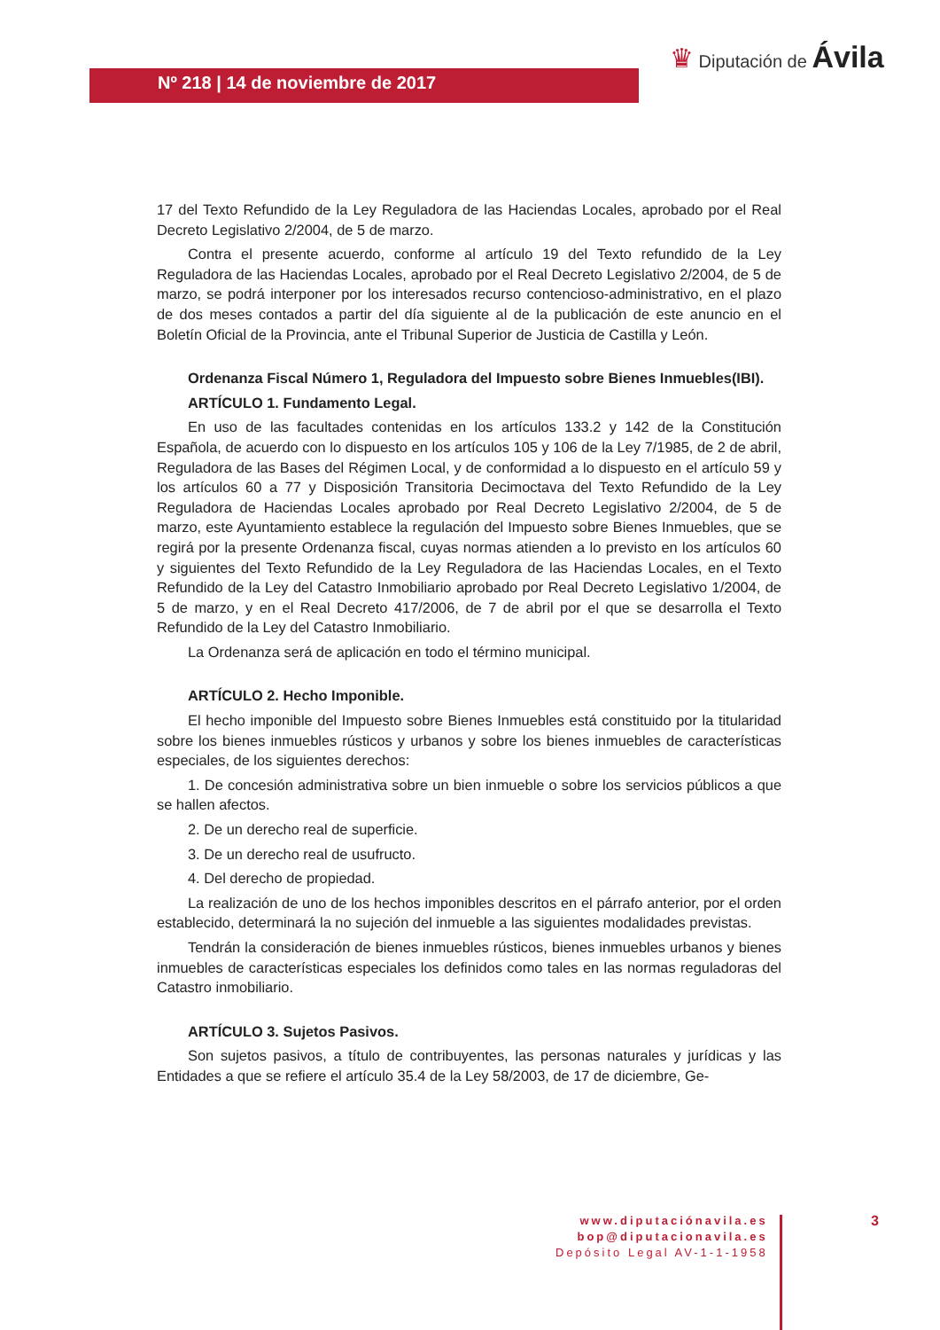Nº 218 | 14 de noviembre de 2017
♛ Diputación de Ávila
17 del Texto Refundido de la Ley Reguladora de las Haciendas Locales, aprobado por el Real Decreto Legislativo 2/2004, de 5 de marzo.
Contra el presente acuerdo, conforme al artículo 19 del Texto refundido de la Ley Reguladora de las Haciendas Locales, aprobado por el Real Decreto Legislativo 2/2004, de 5 de marzo, se podrá interponer por los interesados recurso contencioso-administrativo, en el plazo de dos meses contados a partir del día siguiente al de la publicación de este anuncio en el Boletín Oficial de la Provincia, ante el Tribunal Superior de Justicia de Castilla y León.
Ordenanza Fiscal Número 1, Reguladora del Impuesto sobre Bienes Inmuebles(IBI).
ARTÍCULO 1. Fundamento Legal.
En uso de las facultades contenidas en los artículos 133.2 y 142 de la Constitución Española, de acuerdo con lo dispuesto en los artículos 105 y 106 de la Ley 7/1985, de 2 de abril, Reguladora de las Bases del Régimen Local, y de conformidad a lo dispuesto en el artículo 59 y los artículos 60 a 77 y Disposición Transitoria Decimoctava del Texto Refundido de la Ley Reguladora de Haciendas Locales aprobado por Real Decreto Legislativo 2/2004, de 5 de marzo, este Ayuntamiento establece la regulación del Impuesto sobre Bienes Inmuebles, que se regirá por la presente Ordenanza fiscal, cuyas normas atienden a lo previsto en los artículos 60 y siguientes del Texto Refundido de la Ley Reguladora de las Haciendas Locales, en el Texto Refundido de la Ley del Catastro Inmobiliario aprobado por Real Decreto Legislativo 1/2004, de 5 de marzo, y en el Real Decreto 417/2006, de 7 de abril por el que se desarrolla el Texto Refundido de la Ley del Catastro Inmobiliario.
La Ordenanza será de aplicación en todo el término municipal.
ARTÍCULO 2. Hecho Imponible.
El hecho imponible del Impuesto sobre Bienes Inmuebles está constituido por la titularidad sobre los bienes inmuebles rústicos y urbanos y sobre los bienes inmuebles de características especiales, de los siguientes derechos:
1. De concesión administrativa sobre un bien inmueble o sobre los servicios públicos a que se hallen afectos.
2. De un derecho real de superficie.
3. De un derecho real de usufructo.
4. Del derecho de propiedad.
La realización de uno de los hechos imponibles descritos en el párrafo anterior, por el orden establecido, determinará la no sujeción del inmueble a las siguientes modalidades previstas.
Tendrán la consideración de bienes inmuebles rústicos, bienes inmuebles urbanos y bienes inmuebles de características especiales los definidos como tales en las normas reguladoras del Catastro inmobiliario.
ARTÍCULO 3. Sujetos Pasivos.
Son sujetos pasivos, a título de contribuyentes, las personas naturales y jurídicas y las Entidades a que se refiere el artículo 35.4 de la Ley 58/2003, de 17 de diciembre, Ge-
www.diputaciónavila.es
bop@diputacionavila.es
Depósito Legal AV-1-1-1958
3